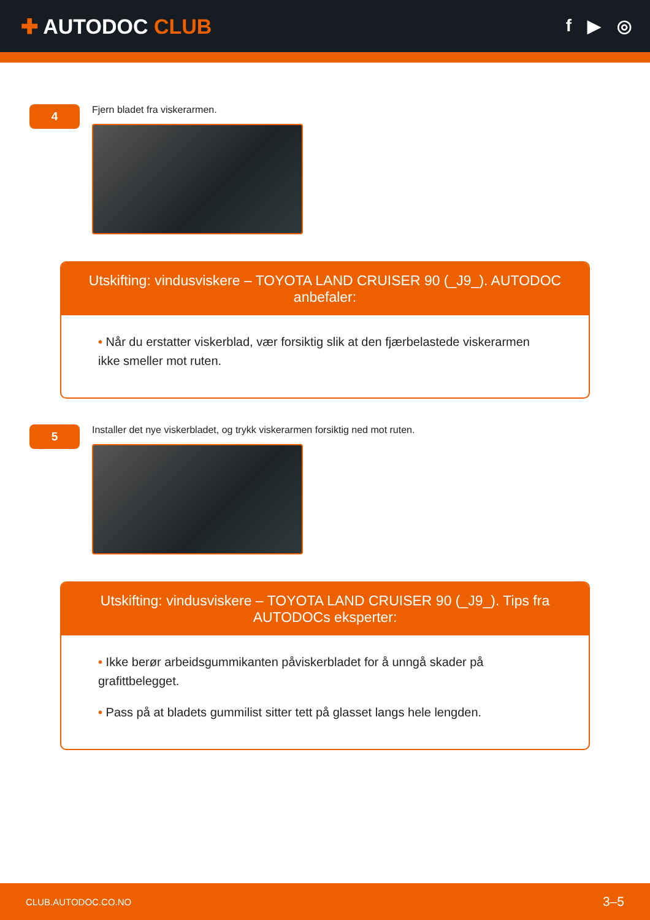✚ AUTODOC CLUB
f ▶ ◎
4
Fjern bladet fra viskerarmen.
Utskifting: vindusviskere – TOYOTA LAND CRUISER 90 (_J9_). AUTODOC anbefaler:
• Når du erstatter viskerblad, vær forsiktig slik at den fjærbelastede viskerarmen ikke smeller mot ruten.
5
Installer det nye viskerbladet, og trykk viskerarmen forsiktig ned mot ruten.
Utskifting: vindusviskere – TOYOTA LAND CRUISER 90 (_J9_). Tips fra AUTODOCs eksperter:
• Ikke berør arbeidsgummikanten påviskerbladet for å unngå skader på grafittbelegget.
• Pass på at bladets gummilist sitter tett på glasset langs hele lengden.
CLUB.AUTODOC.CO.NO 3–5